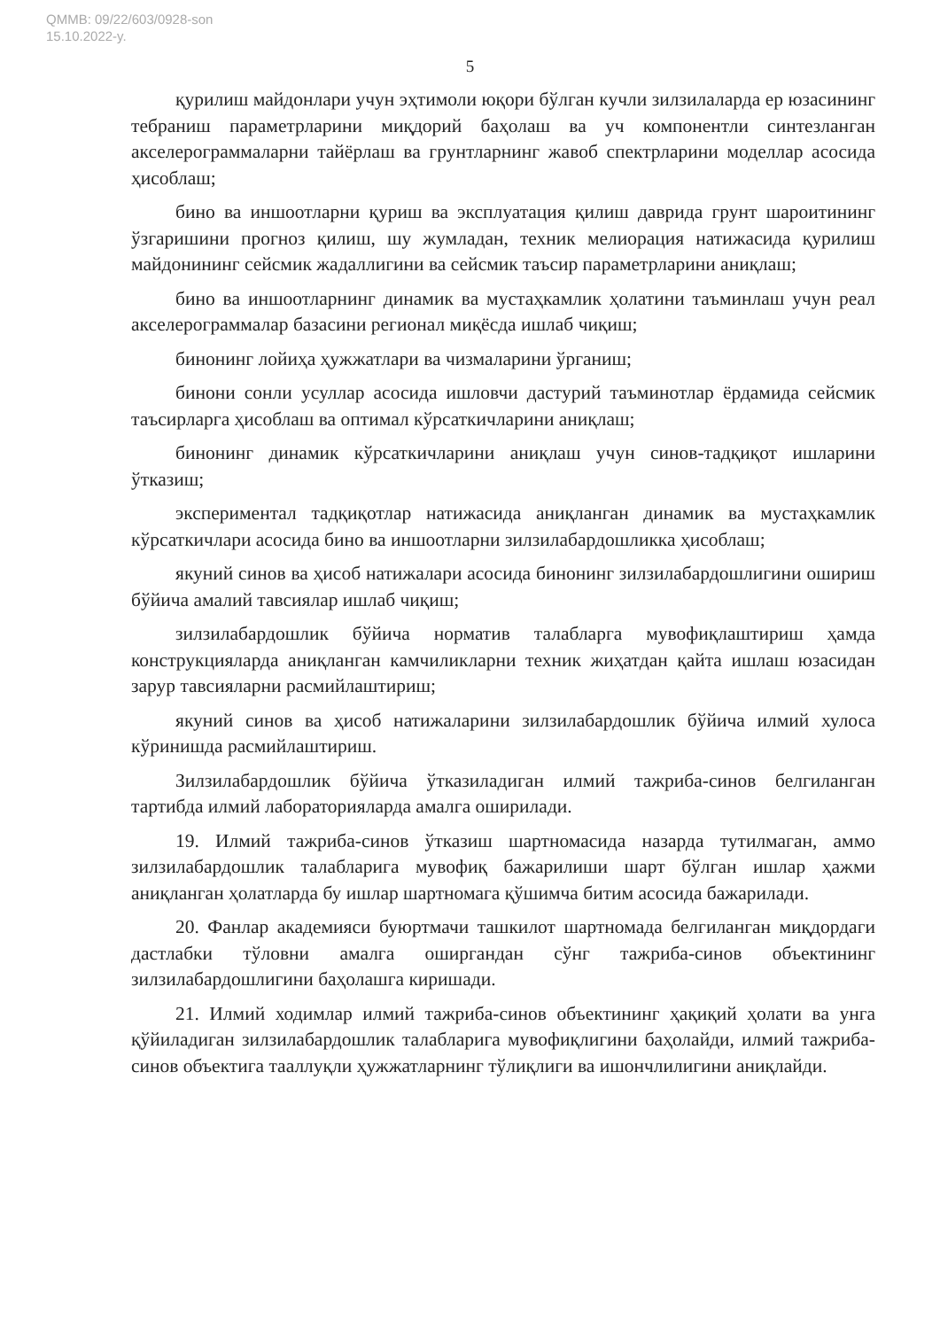QMMB: 09/22/603/0928-son
15.10.2022-y.
5
қурилиш майдонлари учун эҳтимоли юқори бўлган кучли зилзилаларда ер юзасининг тебраниш параметрларини миқдорий баҳолаш ва уч компонентли синтезланган акселерограммаларни тайёрлаш ва грунтларнинг жавоб спектрларини моделлар асосида ҳисоблаш;
бино ва иншоотларни қуриш ва эксплуатация қилиш даврида грунт шароитининг ўзгаришини прогноз қилиш, шу жумладан, техник мелиорация натижасида қурилиш майдонининг сейсмик жадаллигини ва сейсмик таъсир параметрларини аниқлаш;
бино ва иншоотларнинг динамик ва мустаҳкамлик ҳолатини таъминлаш учун реал акселерограммалар базасини регионал миқёсда ишлаб чиқиш;
бинонинг лойиҳа ҳужжатлари ва чизмаларини ўрганиш;
бинони сонли усуллар асосида ишловчи дастурий таъминотлар ёрдамида сейсмик таъсирларга ҳисоблаш ва оптимал кўрсаткичларини аниқлаш;
бинонинг динамик кўрсаткичларини аниқлаш учун синов-тадқиқот ишларини ўтказиш;
экспериментал тадқиқотлар натижасида аниқланган динамик ва мустаҳкамлик кўрсаткичлари асосида бино ва иншоотларни зилзилабардошликка ҳисоблаш;
якуний синов ва ҳисоб натижалари асосида бинонинг зилзилабардошлигини ошириш бўйича амалий тавсиялар ишлаб чиқиш;
зилзилабардошлик бўйича норматив талабларга мувофиқлаштириш ҳамда конструкцияларда аниқланган камчиликларни техник жиҳатдан қайта ишлаш юзасидан зарур тавсияларни расмийлаштириш;
якуний синов ва ҳисоб натижаларини зилзилабардошлик бўйича илмий хулоса кўринишда расмийлаштириш.
Зилзилабардошлик бўйича ўтказиладиган илмий тажриба-синов белгиланган тартибда илмий лабораторияларда амалга оширилади.
19. Илмий тажриба-синов ўтказиш шартномасида назарда тутилмаган, аммо зилзилабардошлик талабларига мувофиқ бажарилиши шарт бўлган ишлар ҳажми аниқланган ҳолатларда бу ишлар шартномага қўшимча битим асосида бажарилади.
20. Фанлар академияси буюртмачи ташкилот шартномада белгиланган миқдордаги дастлабки тўловни амалга оширгандан сўнг тажриба-синов объектининг зилзилабардошлигини баҳолашга киришади.
21. Илмий ходимлар илмий тажриба-синов объектининг ҳақиқий ҳолати ва унга қўйиладиган зилзилабардошлик талабларига мувофиқлигини баҳолайди, илмий тажриба-синов объектига тааллуқли ҳужжатларнинг тўлиқлиги ва ишончлилигини аниқлайди.